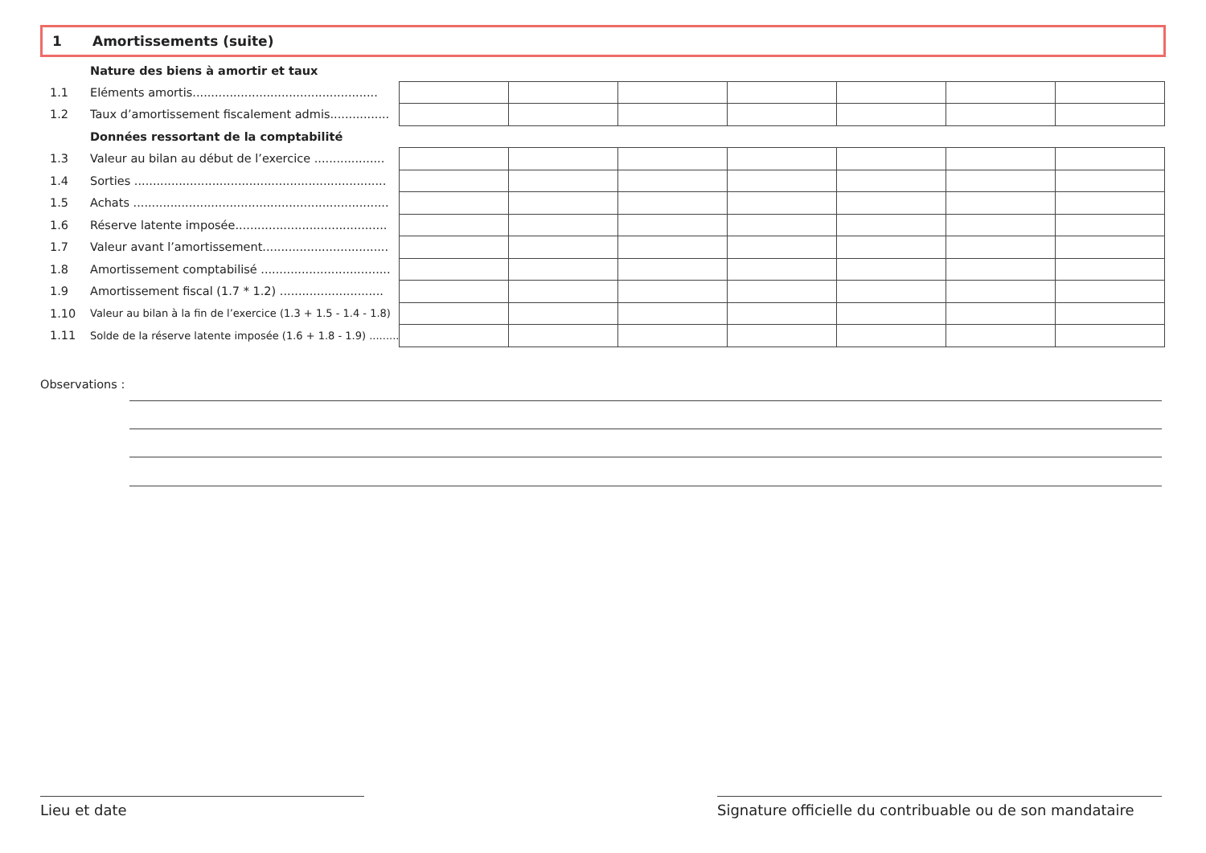1 Amortissements (suite)
| | Nature des biens à amortir et taux | | | | | | | |
| 1.1 | Eléments amortis.................................................. | | | | | | | |
| 1.2 | Taux d’amortissement fiscalement admis................ | | | | | | | |
| | Données ressortant de la comptabilité | | | | | | | |
| 1.3 | Valeur au bilan au début de l’exercice ................... | | | | | | | |
| 1.4 | Sorties .................................................................... | | | | | | | |
| 1.5 | Achats ..................................................................... | | | | | | | |
| 1.6 | Réserve latente imposée......................................... | | | | | | | |
| 1.7 | Valeur avant l’amortissement.................................. | | | | | | | |
| 1.8 | Amortissement comptabilisé ................................... | | | | | | | |
| 1.9 | Amortissement fiscal (1.7 * 1.2) ............................ | | | | | | | |
| 1.10 | Valeur au bilan à la fin de l’exercice (1.3 + 1.5 - 1.4 - 1.8) | | | | | | | |
| 1.11 | Solde de la réserve latente imposée (1.6 + 1.8 - 1.9) ......... | | | | | | | |
Observations :
Lieu et date
Signature officielle du contribuable ou de son mandataire